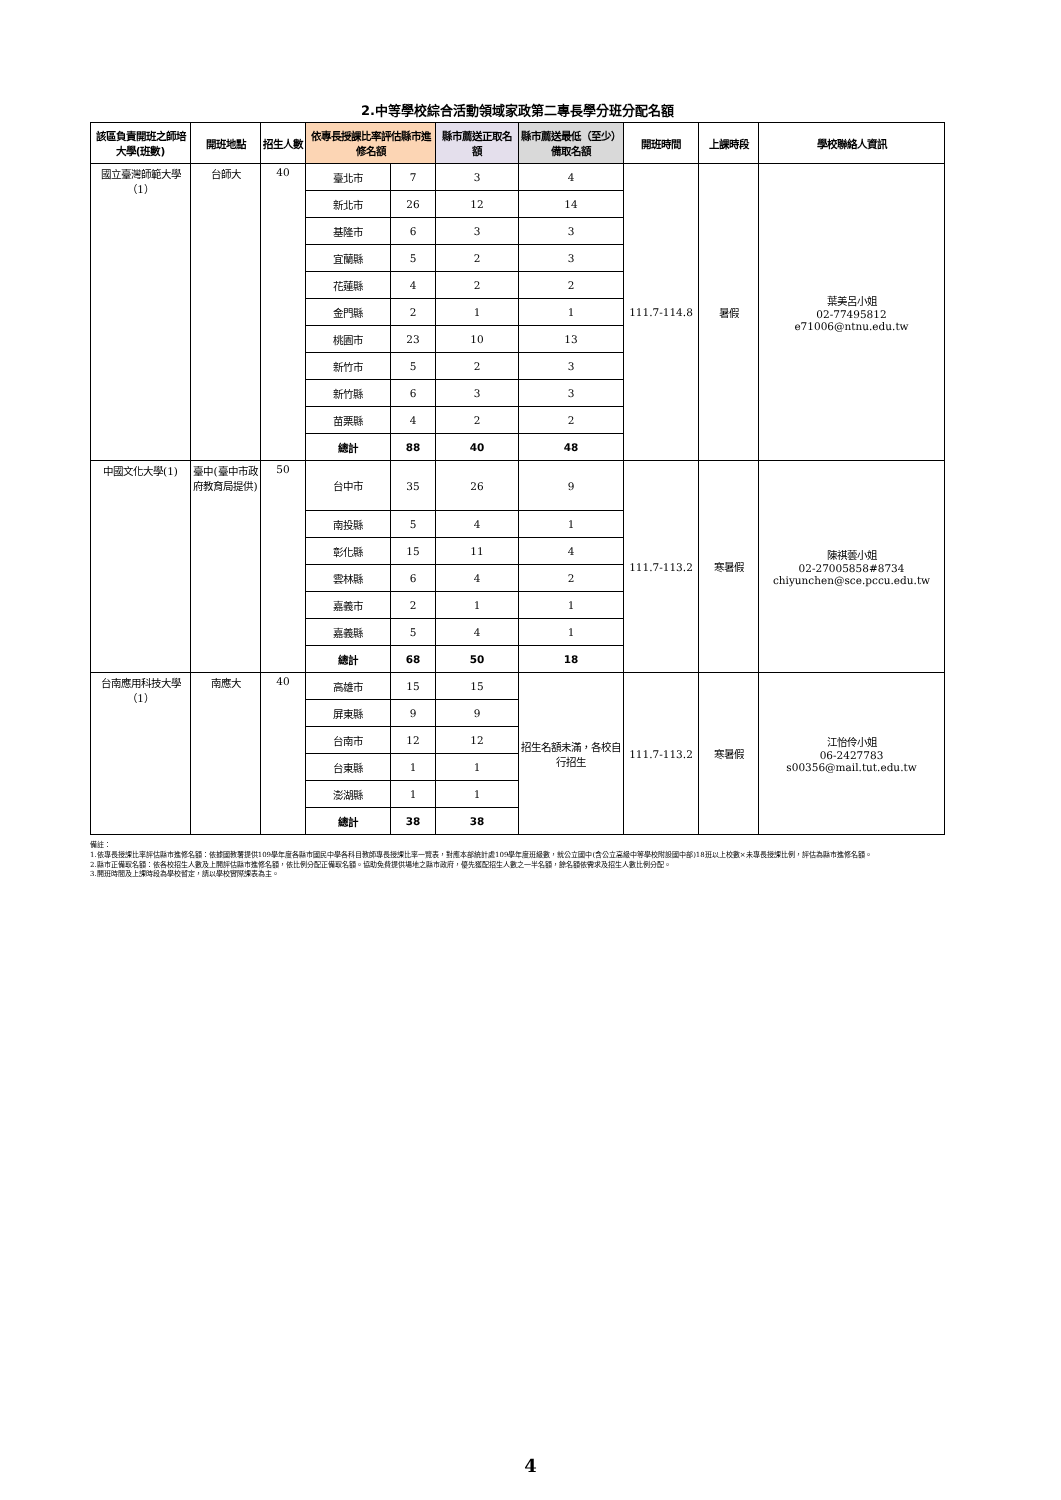2.中等學校綜合活動領域家政第二專長學分班分配名額
| 該區負責開班之師培大學(班數) | 開班地點 | 招生人數 | 依專長授課比率評估縣市進修名額 | | 縣市薦送正取名額 | 縣市薦送最低（至少）備取名額 | 開班時間 | 上課時段 | 學校聯絡人資訊 |
| --- | --- | --- | --- | --- | --- | --- | --- | --- | --- |
| 國立臺灣師範大學（1） | 台師大 | 40 | 臺北市 | 7 | 3 | 4 | 111.7-114.8 | 暑假 | 葉美呂小姐 02-77495812 e71006@ntnu.edu.tw |
| | | | 新北市 | 26 | 12 | 14 | | | |
| | | | 基隆市 | 6 | 3 | 3 | | | |
| | | | 宜蘭縣 | 5 | 2 | 3 | | | |
| | | | 花蓮縣 | 4 | 2 | 2 | | | |
| | | | 金門縣 | 2 | 1 | 1 | | | |
| | | | 桃園市 | 23 | 10 | 13 | | | |
| | | | 新竹市 | 5 | 2 | 3 | | | |
| | | | 新竹縣 | 6 | 3 | 3 | | | |
| | | | 苗栗縣 | 4 | 2 | 2 | | | |
| | | | 總計 | 88 | 40 | 48 | | | |
| 中國文化大學(1) | 臺中(臺中市政府教育局提供) | 50 | 台中市 | 35 | 26 | 9 | 111.7-113.2 | 寒暑假 | 陳祺蕓小姐 02-27005858#8734 chiyunchen@sce.pccu.edu.tw |
| | | | 南投縣 | 5 | 4 | 1 | | | |
| | | | 彰化縣 | 15 | 11 | 4 | | | |
| | | | 雲林縣 | 6 | 4 | 2 | | | |
| | | | 嘉義市 | 2 | 1 | 1 | | | |
| | | | 嘉義縣 | 5 | 4 | 1 | | | |
| | | | 總計 | 68 | 50 | 18 | | | |
| 台南應用科技大學（1） | 南應大 | 40 | 高雄市 | 15 | 15 | 招生名額未滿，各校自行招生 | 111.7-113.2 | 寒暑假 | 江怡伶小姐 06-2427783 s00356@mail.tut.edu.tw |
| | | | 屏東縣 | 9 | 9 | | | | |
| | | | 台南市 | 12 | 12 | | | | |
| | | | 台東縣 | 1 | 1 | | | | |
| | | | 澎湖縣 | 1 | 1 | | | | |
| | | | 總計 | 38 | 38 | | | | |
備註：
1.依專長授課比率評估縣市進修名額：依據國教署提供109學年度各縣市國民中學各科目教師專長授課比率一覽表，對應本部統計處109學年度班級數，就公立國中(含公立高級中等學校附設國中部)18班以上校數×未專長授課比例，評估為縣市進修名額。
2.縣市正備取名額：依各校招生人數及上開評估縣市進修名額，依比例分配正備取名額。協助免費提供場地之縣市政府，優先獲配招生人數之一半名額，餘名額依需求及招生人數比例分配。
3.開班時間及上課時段為學校暫定，請以學校實際課表為主。
4